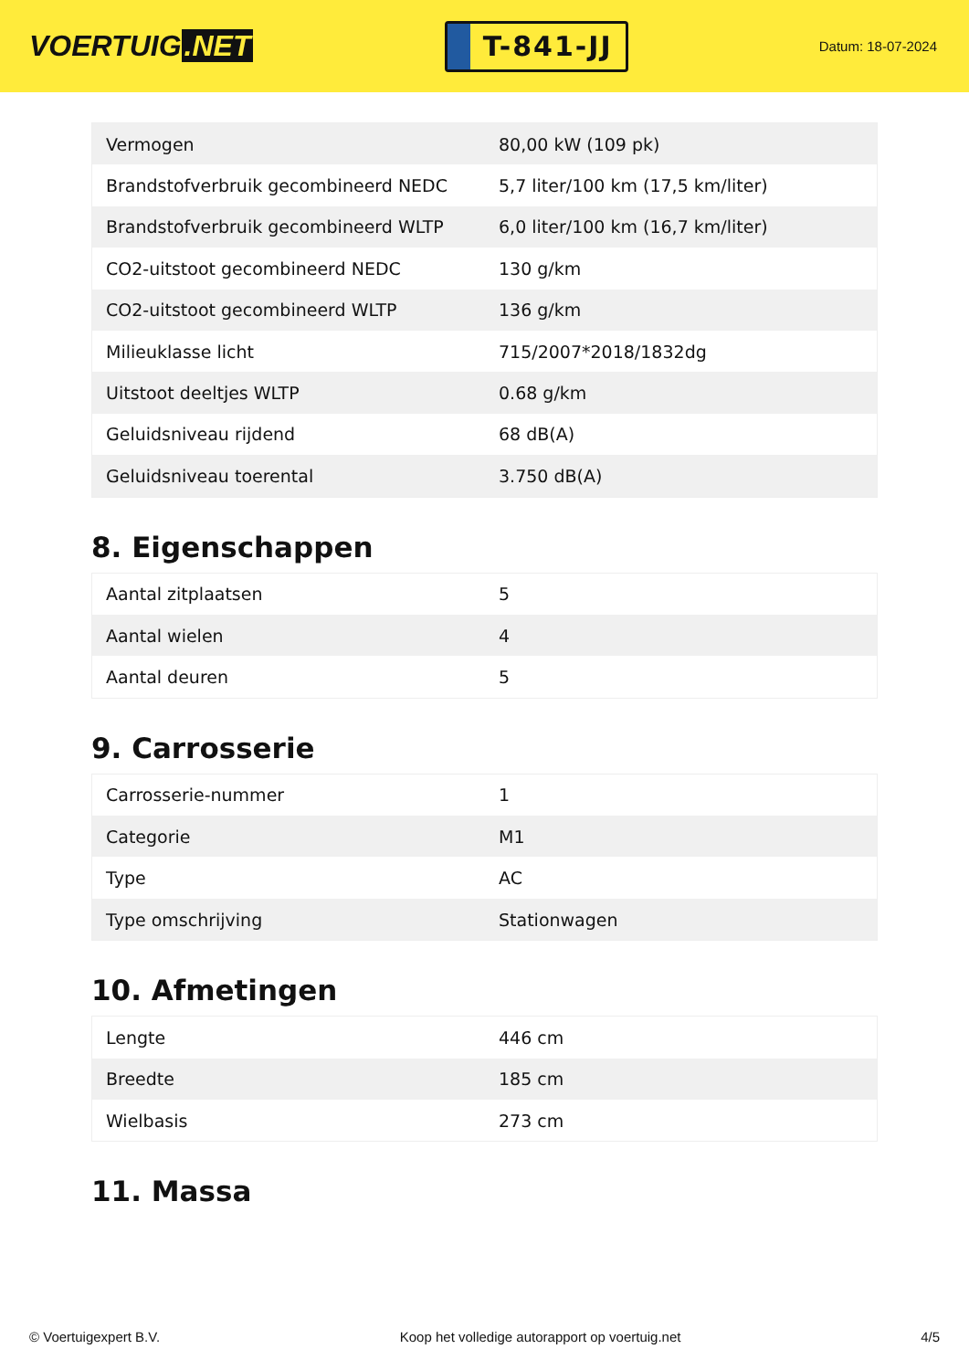VOERTUIG.NET
T-841-JJ
Datum: 18-07-2024
| Vermogen | 80,00 kW (109 pk) |
| Brandstofverbruik gecombineerd NEDC | 5,7 liter/100 km (17,5 km/liter) |
| Brandstofverbruik gecombineerd WLTP | 6,0 liter/100 km (16,7 km/liter) |
| CO2-uitstoot gecombineerd NEDC | 130 g/km |
| CO2-uitstoot gecombineerd WLTP | 136 g/km |
| Milieuklasse licht | 715/2007*2018/1832dg |
| Uitstoot deeltjes WLTP | 0.68 g/km |
| Geluidsniveau rijdend | 68 dB(A) |
| Geluidsniveau toerental | 3.750 dB(A) |
8. Eigenschappen
| Aantal zitplaatsen | 5 |
| Aantal wielen | 4 |
| Aantal deuren | 5 |
9. Carrosserie
| Carrosserie-nummer | 1 |
| Categorie | M1 |
| Type | AC |
| Type omschrijving | Stationwagen |
10. Afmetingen
| Lengte | 446 cm |
| Breedte | 185 cm |
| Wielbasis | 273 cm |
11. Massa
© Voertuigexpert B.V. Koop het volledige autorapport op voertuig.net 4/5